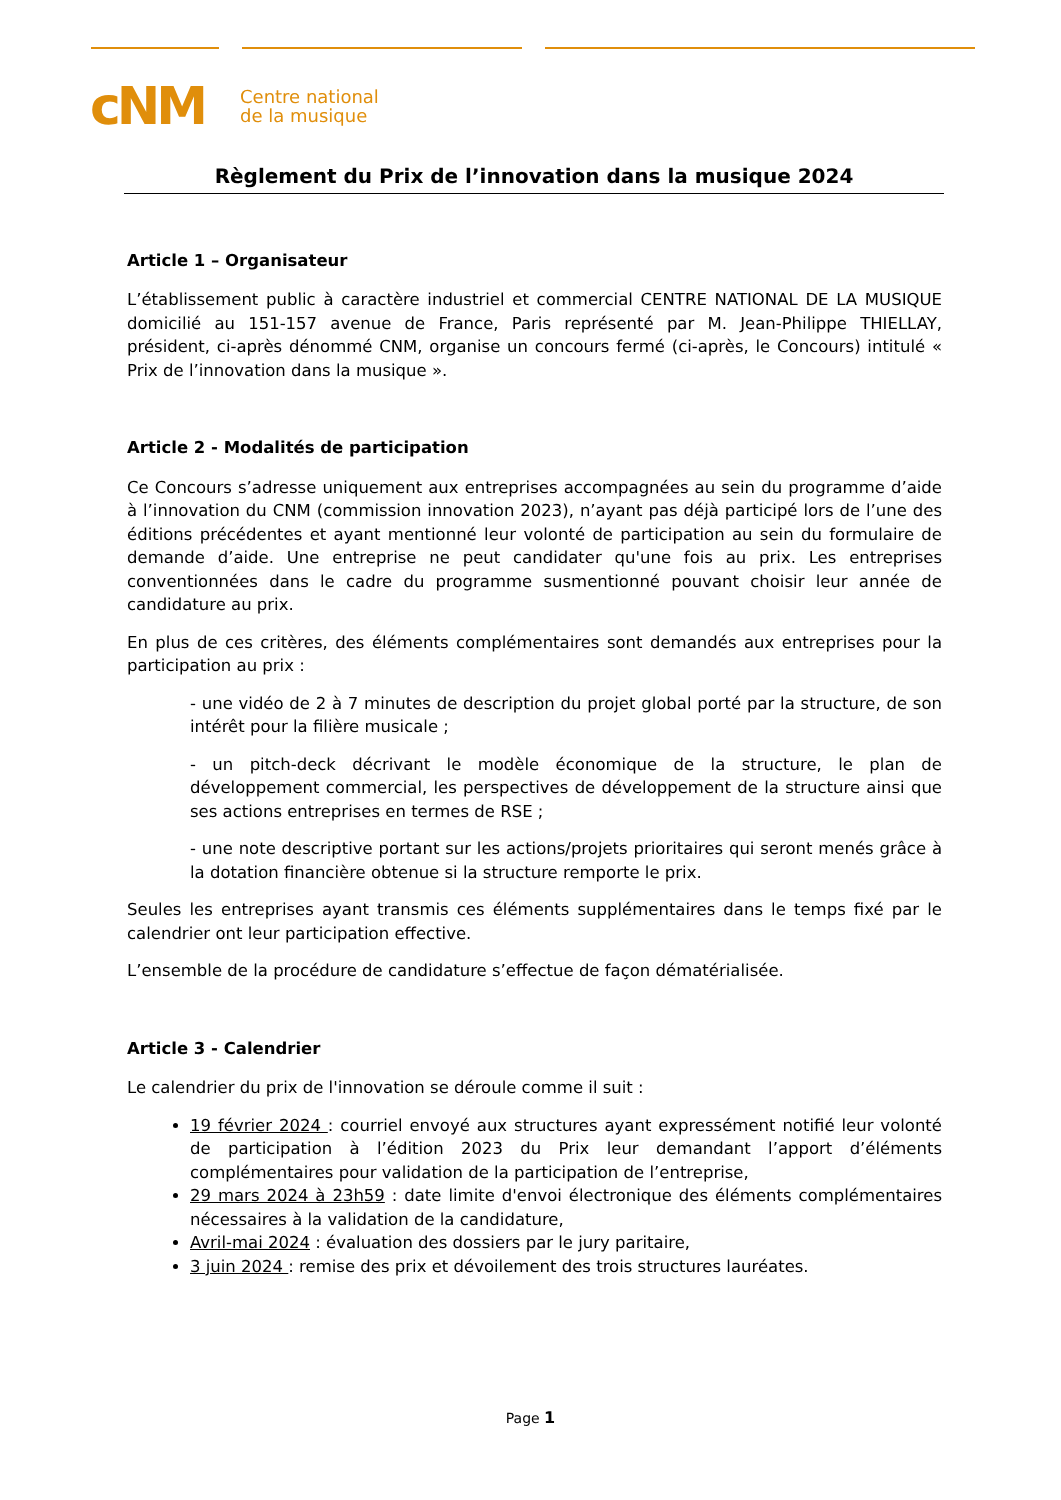cNM
Centre national
de la musique
Règlement du Prix de l’innovation dans la musique 2024
Article 1 – Organisateur
L’établissement public à caractère industriel et commercial CENTRE NATIONAL DE LA MUSIQUE domicilié au 151-157 avenue de France, Paris représenté par M. Jean-Philippe THIELLAY, président, ci-après dénommé CNM, organise un concours fermé (ci-après, le Concours) intitulé « Prix de l’innovation dans la musique ».
Article 2 - Modalités de participation
Ce Concours s’adresse uniquement aux entreprises accompagnées au sein du programme d’aide à l’innovation du CNM (commission innovation 2023), n’ayant pas déjà participé lors de l’une des éditions précédentes et ayant mentionné leur volonté de participation au sein du formulaire de demande d’aide. Une entreprise ne peut candidater qu'une fois au prix. Les entreprises conventionnées dans le cadre du programme susmentionné pouvant choisir leur année de candidature au prix.
En plus de ces critères, des éléments complémentaires sont demandés aux entreprises pour la participation au prix :
- une vidéo de 2 à 7 minutes de description du projet global porté par la structure, de son intérêt pour la filière musicale ;
- un pitch-deck décrivant le modèle économique de la structure, le plan de développement commercial, les perspectives de développement de la structure ainsi que ses actions entreprises en termes de RSE ;
- une note descriptive portant sur les actions/projets prioritaires qui seront menés grâce à la dotation financière obtenue si la structure remporte le prix.
Seules les entreprises ayant transmis ces éléments supplémentaires dans le temps fixé par le calendrier ont leur participation effective.
L’ensemble de la procédure de candidature s’effectue de façon dématérialisée.
Article 3 - Calendrier
Le calendrier du prix de l'innovation se déroule comme il suit :
19 février 2024 : courriel envoyé aux structures ayant expressément notifié leur volonté de participation à l’édition 2023 du Prix leur demandant l’apport d’éléments complémentaires pour validation de la participation de l’entreprise,
29 mars 2024 à 23h59 : date limite d'envoi électronique des éléments complémentaires nécessaires à la validation de la candidature,
Avril-mai 2024 : évaluation des dossiers par le jury paritaire,
3 juin 2024 : remise des prix et dévoilement des trois structures lauréates.
Page 1